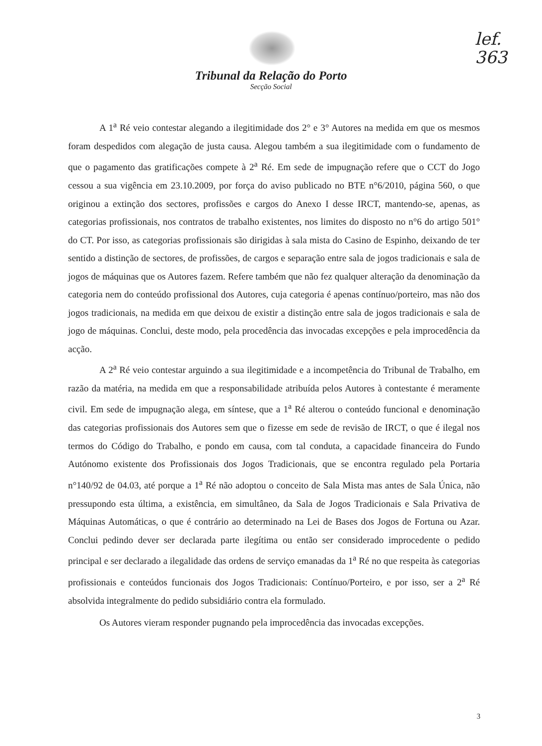lef.
363
Tribunal da Relação do Porto
Secção Social
A 1<sup>a</sup> Ré veio contestar alegando a ilegitimidade dos 2° e 3° Autores na medida em que os mesmos foram despedidos com alegação de justa causa. Alegou também a sua ilegitimidade com o fundamento de que o pagamento das gratificações compete à 2<sup>a</sup> Ré. Em sede de impugnação refere que o CCT do Jogo cessou a sua vigência em 23.10.2009, por força do aviso publicado no BTE n°6/2010, página 560, o que originou a extinção dos sectores, profissões e cargos do Anexo I desse IRCT, mantendo-se, apenas, as categorias profissionais, nos contratos de trabalho existentes, nos limites do disposto no n°6 do artigo 501° do CT. Por isso, as categorias profissionais são dirigidas à sala mista do Casino de Espinho, deixando de ter sentido a distinção de sectores, de profissões, de cargos e separação entre sala de jogos tradicionais e sala de jogos de máquinas que os Autores fazem. Refere também que não fez qualquer alteração da denominação da categoria nem do conteúdo profissional dos Autores, cuja categoria é apenas contínuo/porteiro, mas não dos jogos tradicionais, na medida em que deixou de existir a distinção entre sala de jogos tradicionais e sala de jogo de máquinas. Conclui, deste modo, pela procedência das invocadas excepções e pela improcedência da acção.
A 2<sup>a</sup> Ré veio contestar arguindo a sua ilegitimidade e a incompetência do Tribunal de Trabalho, em razão da matéria, na medida em que a responsabilidade atribuída pelos Autores à contestante é meramente civil. Em sede de impugnação alega, em síntese, que a 1<sup>a</sup> Ré alterou o conteúdo funcional e denominação das categorias profissionais dos Autores sem que o fizesse em sede de revisão de IRCT, o que é ilegal nos termos do Código do Trabalho, e pondo em causa, com tal conduta, a capacidade financeira do Fundo Autónomo existente dos Profissionais dos Jogos Tradicionais, que se encontra regulado pela Portaria n°140/92 de 04.03, até porque a 1<sup>a</sup> Ré não adoptou o conceito de Sala Mista mas antes de Sala Única, não pressupondo esta última, a existência, em simultâneo, da Sala de Jogos Tradicionais e Sala Privativa de Máquinas Automáticas, o que é contrário ao determinado na Lei de Bases dos Jogos de Fortuna ou Azar. Conclui pedindo dever ser declarada parte ilegítima ou então ser considerado improcedente o pedido principal e ser declarado a ilegalidade das ordens de serviço emanadas da 1<sup>a</sup> Ré no que respeita às categorias profissionais e conteúdos funcionais dos Jogos Tradicionais: Contínuo/Porteiro, e por isso, ser a 2<sup>a</sup> Ré absolvida integralmente do pedido subsidiário contra ela formulado.
Os Autores vieram responder pugnando pela improcedência das invocadas excepções.
3